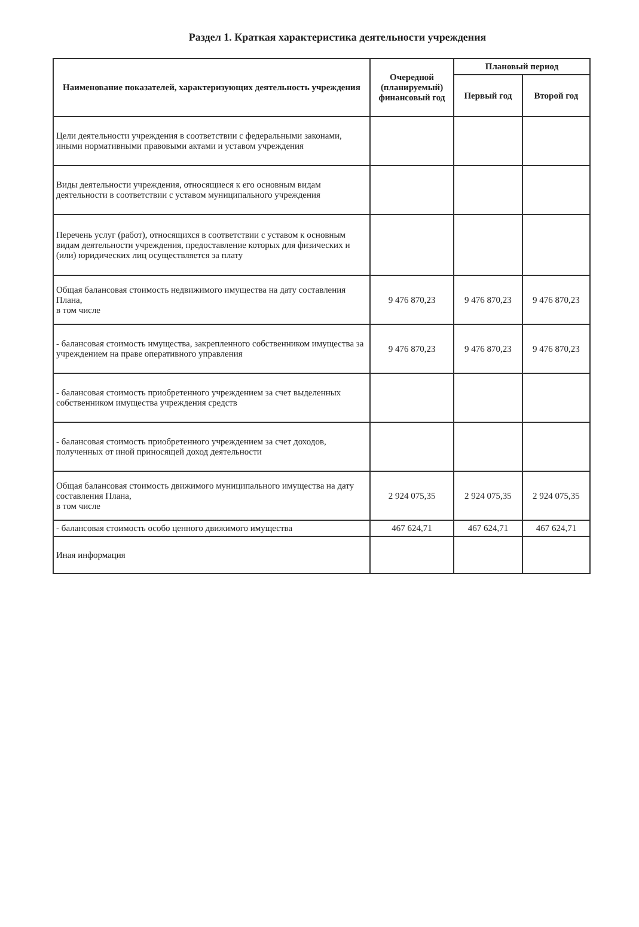Раздел 1. Краткая характеристика деятельности учреждения
| Наименование показателей, характеризующих деятельность учреждения | Очередной (планируемый) финансовый год | Плановый период | |
| --- | --- | --- | --- |
| | | Первый год | Второй год |
| Цели деятельности учреждения в соответствии с федеральными законами, иными нормативными правовыми актами и уставом учреждения | | | |
| Виды деятельности учреждения, относящиеся к его основным видам деятельности в соответствии с уставом муниципального учреждения | | | |
| Перечень услуг (работ), относящихся в соответствии с уставом к основным видам деятельности учреждения, предоставление которых для физических и (или) юридических лиц осуществляется за плату | | | |
| Общая балансовая стоимость недвижимого имущества на дату составления Плана, в том числе | 9 476 870,23 | 9 476 870,23 | 9 476 870,23 |
| - балансовая стоимость имущества, закрепленного собственником имущества за учреждением на праве оперативного управления | 9 476 870,23 | 9 476 870,23 | 9 476 870,23 |
| - балансовая стоимость приобретенного учреждением за счет выделенных собственником имущества учреждения средств | | | |
| - балансовая стоимость приобретенного учреждением за счет доходов, полученных от иной приносящей доход деятельности | | | |
| Общая балансовая стоимость движимого муниципального имущества на дату составления Плана, в том числе | 2 924 075,35 | 2 924 075,35 | 2 924 075,35 |
| - балансовая стоимость особо ценного движимого имущества | 467 624,71 | 467 624,71 | 467 624,71 |
| Иная информация | | | |